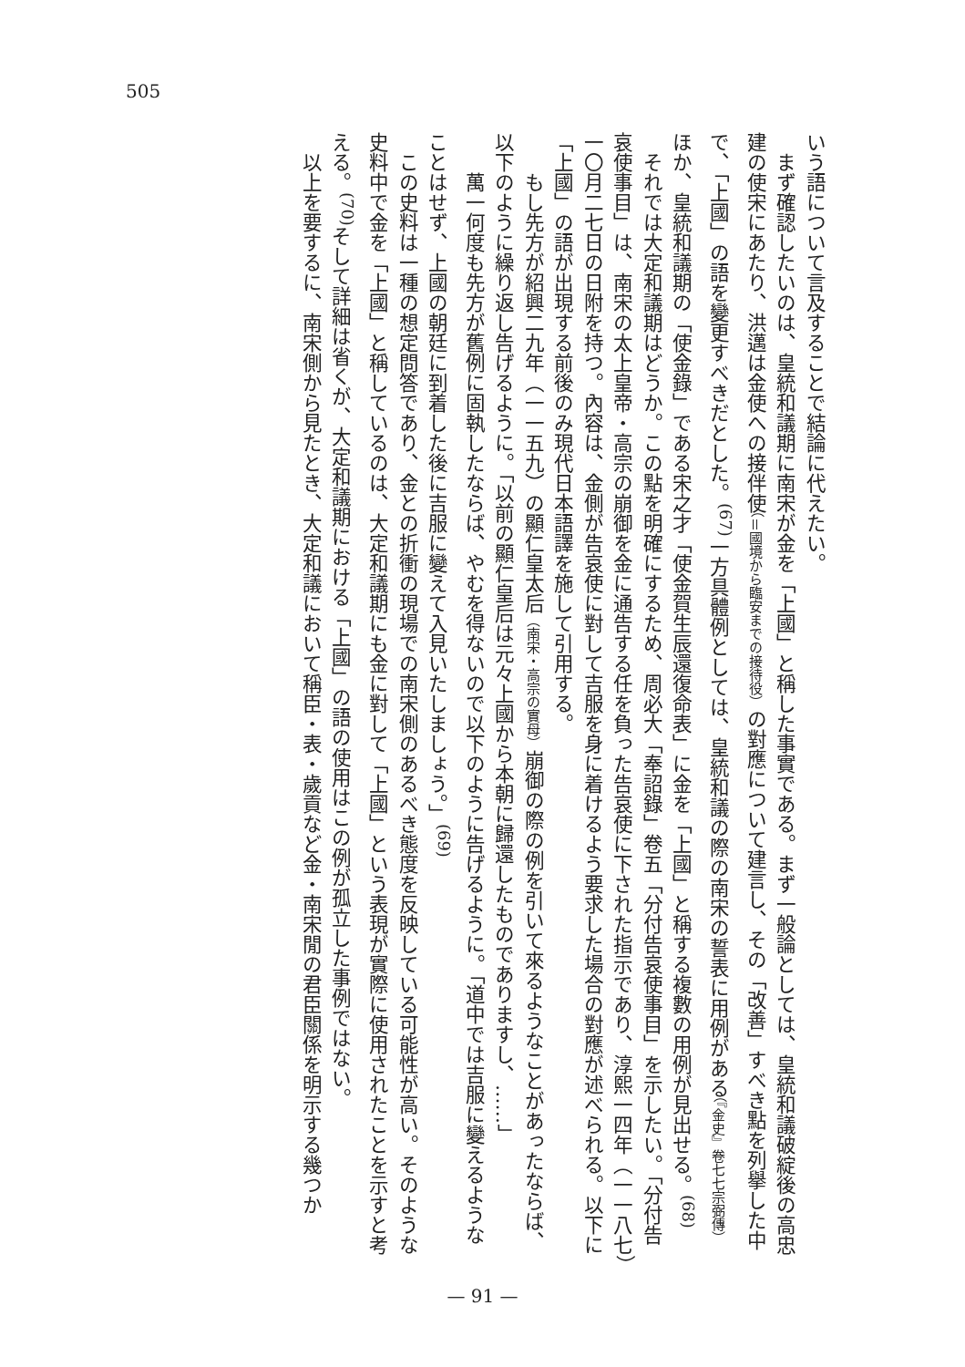505
いう語について言及することで結論に代えたい。
　まず確認したいのは、皇統和議期に南宋が金を「上國」と稱した事實である。まず一般論としては、皇統和議破綻後の高忠建の使宋にあたり、洪邁は金使への接伴使（＝國境から臨安までの接待役）の對應について建言し、その「改善」すべき點を列擧した中で、「上國」の語を變更すべきだとした。<sup>(67)</sup>一方具體例としては、皇統和議の際の南宋の誓表に用例がある（『金史』卷七七宗弼傳）ほか、皇統和議期の「使金錄」である宋之才「使金賀生辰還復命表」に金を「上國」と稱する複數の用例が見出せる。<sup>(68)</sup>
　それでは大定和議期はどうか。この點を明確にするため、周必大「奉詔錄」卷五「分付告哀使事目」を示したい。「分付告哀使事目」は、南宋の太上皇帝・高宗の崩御を金に通告する任を負った告哀使に下された指示であり、淳熙一四年（一一八七）一〇月二七日の日附を持つ。內容は、金側が告哀使に對して吉服を身に着けるよう要求した場合の對應が述べられる。以下に「上國」の語が出現する前後のみ現代日本語譯を施して引用する。
　　もし先方が紹興二九年（一一五九）の顯仁皇太后（南宋・高宗の實母）崩御の際の例を引いて來るようなことがあったならば、以下のように繰り返し告げるように。「以前の顯仁皇后は元々上國から本朝に歸還したものでありますし、……」
　　萬一何度も先方が舊例に固執したならば、やむを得ないので以下のように告げるように。「道中では吉服に變えるようなことはせず、上國の朝廷に到着した後に吉服に變えて入見いたしましょう。」<sup>(69)</sup>
　この史料は一種の想定問答であり、金との折衝の現場での南宋側のあるべき態度を反映している可能性が高い。そのような史料中で金を「上國」と稱しているのは、大定和議期にも金に對して「上國」という表現が實際に使用されたことを示すと考える。<sup>(70)</sup>そして詳細は省くが、大定和議期における「上國」の語の使用はこの例が孤立した事例ではない。
　以上を要するに、南宋側から見たとき、大定和議において稱臣・表・歲貢など金・南宋閒の君臣關係を明示する幾つか
— 91 —